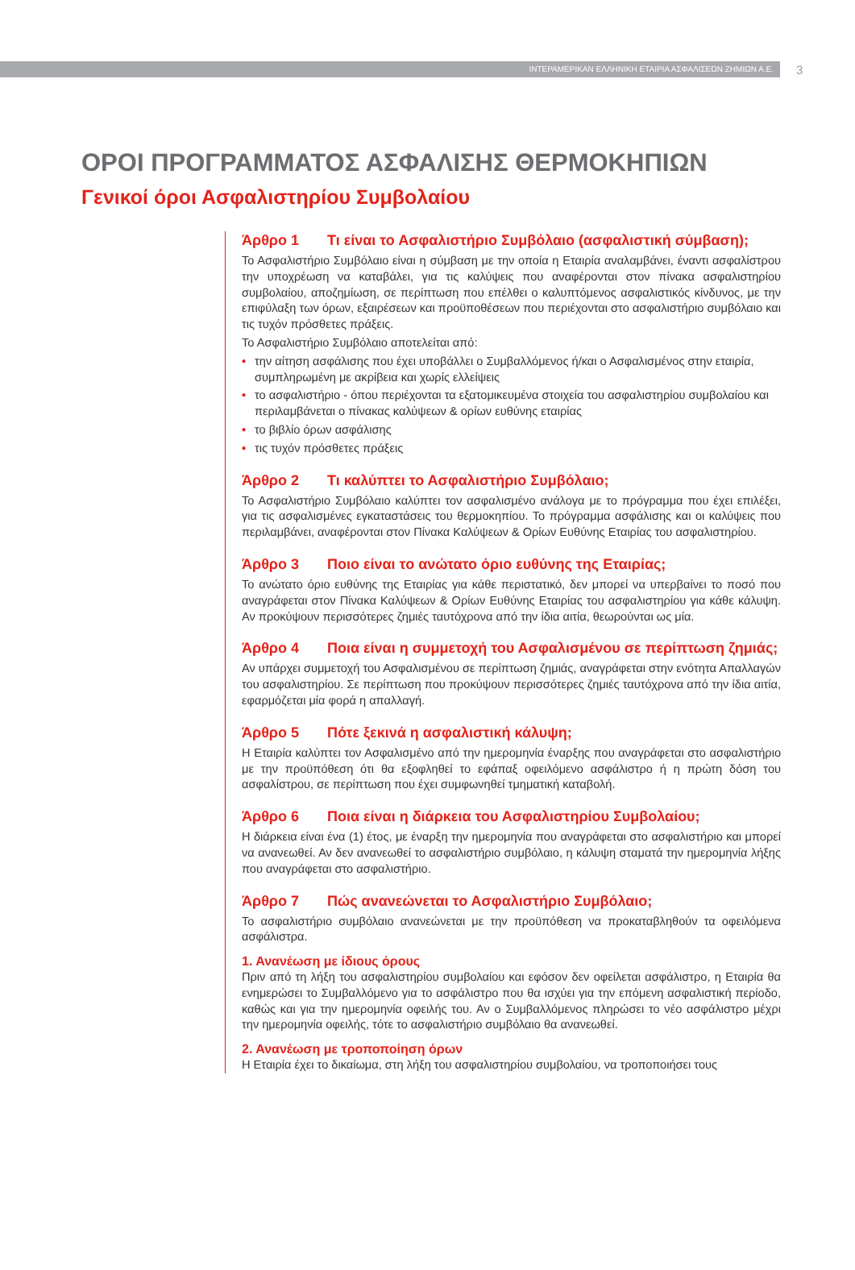ΙΝΤΕΡΑΜΕΡΙΚΑΝ ΕΛΛΗΝΙΚΗ ΕΤΑΙΡΙΑ ΑΣΦΑΛΙΣΕΩΝ ΖΗΜΙΩΝ Α.Ε.
3
ΟΡΟΙ ΠΡΟΓΡΑΜΜΑΤΟΣ ΑΣΦΑΛΙΣΗΣ ΘΕΡΜΟΚΗΠΙΩΝ
Γενικοί όροι Ασφαλιστηρίου Συμβολαίου
Άρθρο 1 Τι είναι το Ασφαλιστήριο Συμβόλαιο (ασφαλιστική σύμβαση);
Το Ασφαλιστήριο Συμβόλαιο είναι η σύμβαση με την οποία η Εταιρία αναλαμβάνει, έναντι ασφαλίστρου την υποχρέωση να καταβάλει, για τις καλύψεις που αναφέρονται στον πίνακα ασφαλιστηρίου συμβολαίου, αποζημίωση, σε περίπτωση που επέλθει ο καλυπτόμενος ασφαλιστικός κίνδυνος, με την επιφύλαξη των όρων, εξαιρέσεων και προϋποθέσεων που περιέχονται στο ασφαλιστήριο συμβόλαιο και τις τυχόν πρόσθετες πράξεις.
Το Ασφαλιστήριο Συμβόλαιο αποτελείται από:
• την αίτηση ασφάλισης που έχει υποβάλλει ο Συμβαλλόμενος ή/και ο Ασφαλισμένος στην εταιρία, συμπληρωμένη με ακρίβεια και χωρίς ελλείψεις
• το ασφαλιστήριο - όπου περιέχονται τα εξατομικευμένα στοιχεία του ασφαλιστηρίου συμβολαίου και περιλαμβάνεται ο πίνακας καλύψεων & ορίων ευθύνης εταιρίας
• το βιβλίο όρων ασφάλισης
• τις τυχόν πρόσθετες πράξεις
Άρθρο 2 Τι καλύπτει το Ασφαλιστήριο Συμβόλαιο;
Το Ασφαλιστήριο Συμβόλαιο καλύπτει τον ασφαλισμένο ανάλογα με το πρόγραμμα που έχει επιλέξει, για τις ασφαλισμένες εγκαταστάσεις του θερμοκηπίου. Το πρόγραμμα ασφάλισης και οι καλύψεις που περιλαμβάνει, αναφέρονται στον Πίνακα Καλύψεων & Ορίων Ευθύνης Εταιρίας του ασφαλιστηρίου.
Άρθρο 3 Ποιο είναι το ανώτατο όριο ευθύνης της Εταιρίας;
Το ανώτατο όριο ευθύνης της Εταιρίας για κάθε περιστατικό, δεν μπορεί να υπερβαίνει το ποσό που αναγράφεται στον Πίνακα Καλύψεων & Ορίων Ευθύνης Εταιρίας του ασφαλιστηρίου για κάθε κάλυψη. Αν προκύψουν περισσότερες ζημιές ταυτόχρονα από την ίδια αιτία, θεωρούνται ως μία.
Άρθρο 4 Ποια είναι η συμμετοχή του Ασφαλισμένου σε περίπτωση ζημιάς;
Αν υπάρχει συμμετοχή του Ασφαλισμένου σε περίπτωση ζημιάς, αναγράφεται στην ενότητα Απαλλαγών του ασφαλιστηρίου. Σε περίπτωση που προκύψουν περισσότερες ζημιές ταυτόχρονα από την ίδια αιτία, εφαρμόζεται μία φορά η απαλλαγή.
Άρθρο 5 Πότε ξεκινά η ασφαλιστική κάλυψη;
Η Εταιρία καλύπτει τον Ασφαλισμένο από την ημερομηνία έναρξης που αναγράφεται στο ασφαλιστήριο με την προϋπόθεση ότι θα εξοφληθεί το εφάπαξ οφειλόμενο ασφάλιστρο ή η πρώτη δόση του ασφαλίστρου, σε περίπτωση που έχει συμφωνηθεί τμηματική καταβολή.
Άρθρο 6 Ποια είναι η διάρκεια του Ασφαλιστηρίου Συμβολαίου;
Η διάρκεια είναι ένα (1) έτος, με έναρξη την ημερομηνία που αναγράφεται στο ασφαλιστήριο και μπορεί να ανανεωθεί. Αν δεν ανανεωθεί το ασφαλιστήριο συμβόλαιο, η κάλυψη σταματά την ημερομηνία λήξης που αναγράφεται στο ασφαλιστήριο.
Άρθρο 7 Πώς ανανεώνεται το Ασφαλιστήριο Συμβόλαιο;
Το ασφαλιστήριο συμβόλαιο ανανεώνεται με την προϋπόθεση να προκαταβληθούν τα οφειλόμενα ασφάλιστρα.
1. Ανανέωση με ίδιους όρους
Πριν από τη λήξη του ασφαλιστηρίου συμβολαίου και εφόσον δεν οφείλεται ασφάλιστρο, η Εταιρία θα ενημερώσει το Συμβαλλόμενο για το ασφάλιστρο που θα ισχύει για την επόμενη ασφαλιστική περίοδο, καθώς και για την ημερομηνία οφειλής του. Αν ο Συμβαλλόμενος πληρώσει το νέο ασφάλιστρο μέχρι την ημερομηνία οφειλής, τότε το ασφαλιστήριο συμβόλαιο θα ανανεωθεί.
2. Ανανέωση με τροποποίηση όρων
Η Εταιρία έχει το δικαίωμα, στη λήξη του ασφαλιστηρίου συμβολαίου, να τροποποιήσει τους